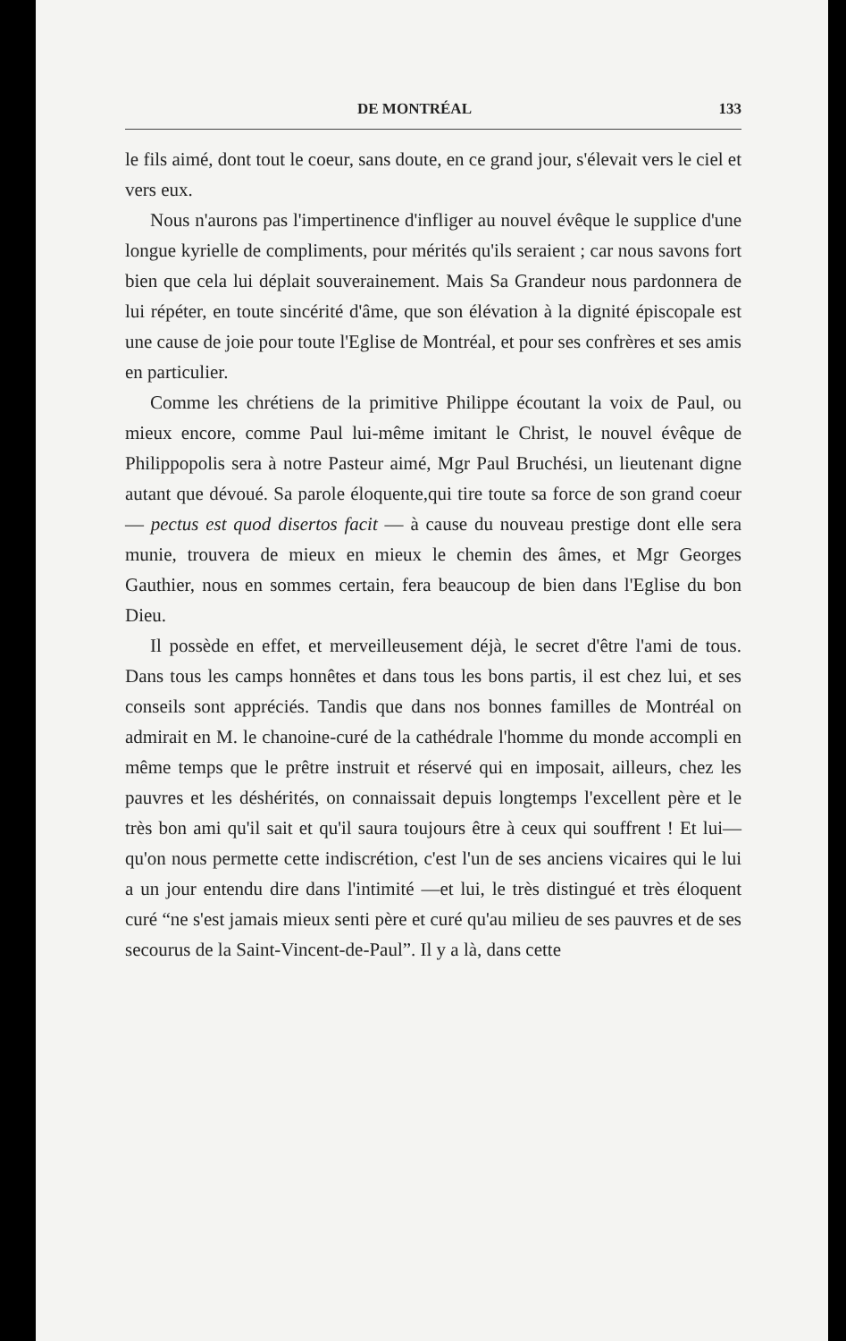DE MONTRÉAL 133
le fils aimé, dont tout le coeur, sans doute, en ce grand jour, s'élevait vers le ciel et vers eux.
Nous n'aurons pas l'impertinence d'infliger au nouvel évêque le supplice d'une longue kyrielle de compliments, pour mérités qu'ils seraient ; car nous savons fort bien que cela lui déplait souverainement. Mais Sa Grandeur nous pardonnera de lui répéter, en toute sincérité d'âme, que son élévation à la dignité épiscopale est une cause de joie pour toute l'Eglise de Montréal, et pour ses confrères et ses amis en particulier.
Comme les chrétiens de la primitive Philippe écoutant la voix de Paul, ou mieux encore, comme Paul lui-même imitant le Christ, le nouvel évêque de Philippopolis sera à notre Pasteur aimé, Mgr Paul Bruchési, un lieutenant digne autant que dévoué. Sa parole éloquente,qui tire toute sa force de son grand coeur — pectus est quod disertos facit — à cause du nouveau prestige dont elle sera munie, trouvera de mieux en mieux le chemin des âmes, et Mgr Georges Gauthier, nous en sommes certain, fera beaucoup de bien dans l'Eglise du bon Dieu.
Il possède en effet, et merveilleusement déjà, le secret d'être l'ami de tous. Dans tous les camps honnêtes et dans tous les bons partis, il est chez lui, et ses conseils sont appréciés. Tandis que dans nos bonnes familles de Montréal on admirait en M. le chanoine-curé de la cathédrale l'homme du monde accompli en même temps que le prêtre instruit et réservé qui en imposait, ailleurs, chez les pauvres et les déshérités, on connaissait depuis longtemps l'excellent père et le très bon ami qu'il sait et qu'il saura toujours être à ceux qui souffrent ! Et lui— qu'on nous permette cette indiscrétion, c'est l'un de ses anciens vicaires qui le lui a un jour entendu dire dans l'intimité —et lui, le très distingué et très éloquent curé “ne s'est jamais mieux senti père et curé qu'au milieu de ses pauvres et de ses secourus de la Saint-Vincent-de-Paul”. Il y a là, dans cette